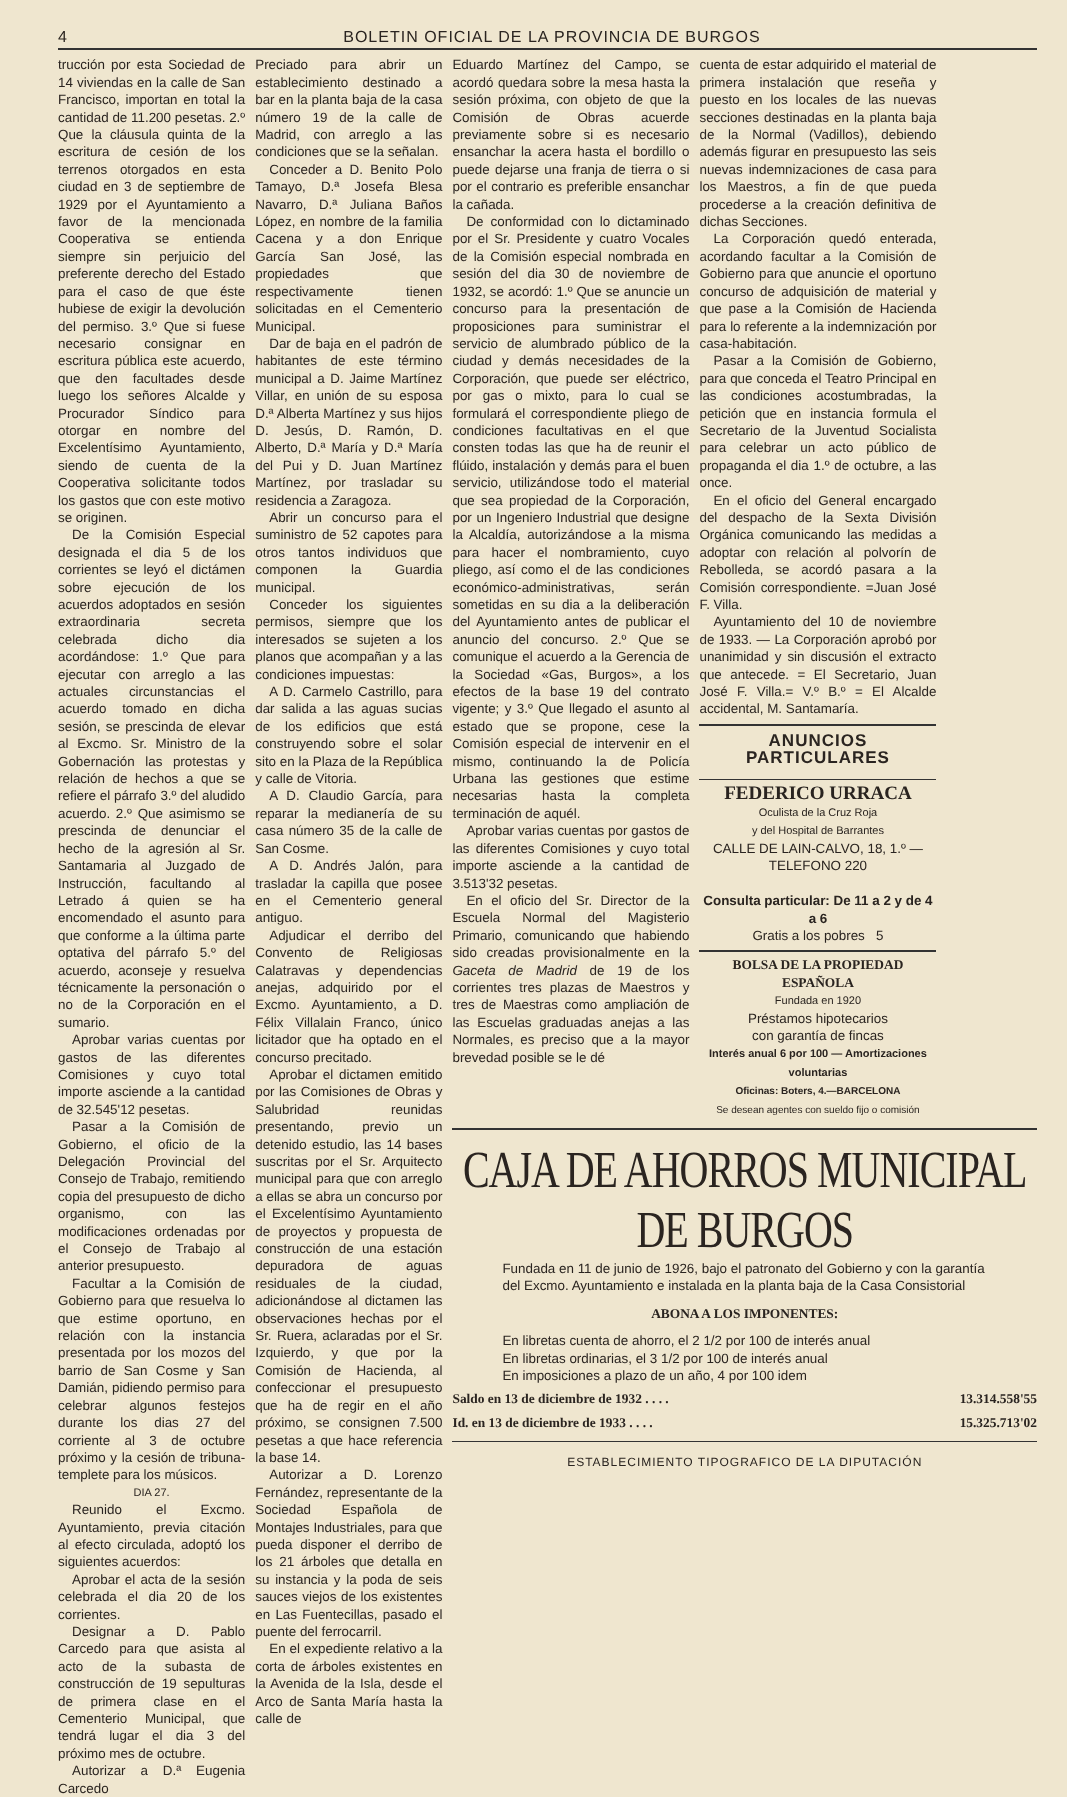4 BOLETIN OFICIAL DE LA PROVINCIA DE BURGOS
trucción por esta Sociedad de 14 viviendas en la calle de San Francisco, importan en total la cantidad de 11.200 pesetas. 2.º Que la cláusula quinta de la escritura de cesión de los terrenos otorgados en esta ciudad en 3 de septiembre de 1929 por el Ayuntamiento a favor de la mencionada Cooperativa se entienda siempre sin perjuicio del preferente derecho del Estado para el caso de que éste hubiese de exigir la devolución del permiso. 3.º Que si fuese necesario consignar en escritura pública este acuerdo, que den facultades desde luego los señores Alcalde y Procurador Síndico para otorgar en nombre del Excelentísimo Ayuntamiento, siendo de cuenta de la Cooperativa solicitante todos los gastos que con este motivo se originen.
De la Comisión Especial designada el dia 5 de los corrientes se leyó el dictámen sobre ejecución de los acuerdos adoptados en sesión extraordinaria secreta celebrada dicho dia acordándose: 1.º Que para ejecutar con arreglo a las actuales circunstancias el acuerdo tomado en dicha sesión, se prescinda de elevar al Excmo. Sr. Ministro de la Gobernación las protestas y relación de hechos a que se refiere el párrafo 3.º del aludido acuerdo. 2.º Que asimismo se prescinda de denunciar el hecho de la agresión al Sr. Santamaria al Juzgado de Instrucción, facultando al Letrado á quien se ha encomendado el asunto para que conforme a la última parte optativa del párrafo 5.º del acuerdo, aconseje y resuelva técnicamente la personación o no de la Corporación en el sumario.
Aprobar varias cuentas por gastos de las diferentes Comisiones y cuyo total importe asciende a la cantidad de 32.545'12 pesetas.
Pasar a la Comisión de Gobierno, el oficio de la Delegación Provincial del Consejo de Trabajo, remitiendo copia del presupuesto de dicho organismo, con las modificaciones ordenadas por el Consejo de Trabajo al anterior presupuesto.
Facultar a la Comisión de Gobierno para que resuelva lo que estime oportuno, en relación con la instancia presentada por los mozos del barrio de San Cosme y San Damián, pidiendo permiso para celebrar algunos festejos durante los dias 27 del corriente al 3 de octubre próximo y la cesión de tribuna-templete para los músicos.
DIA 27.
Reunido el Excmo. Ayuntamiento, previa citación al efecto circulada, adoptó los siguientes acuerdos:
Aprobar el acta de la sesión celebrada el dia 20 de los corrientes.
Designar a D. Pablo Carcedo para que asista al acto de la subasta de construcción de 19 sepulturas de primera clase en el Cementerio Municipal, que tendrá lugar el dia 3 del próximo mes de octubre.
Autorizar a D.ª Eugenia Carcedo
Preciado para abrir un establecimiento destinado a bar en la planta baja de la casa número 19 de la calle de Madrid, con arreglo a las condiciones que se la señalan.
Conceder a D. Benito Polo Tamayo, D.ª Josefa Blesa Navarro, D.ª Juliana Baños López, en nombre de la familia Cacena y a don Enrique García San José, las propiedades que respectivamente tienen solicitadas en el Cementerio Municipal.
Dar de baja en el padrón de habitantes de este término municipal a D. Jaime Martínez Villar, en unión de su esposa D.ª Alberta Martínez y sus hijos D. Jesús, D. Ramón, D. Alberto, D.ª María y D.ª María del Pui y D. Juan Martínez Martínez, por trasladar su residencia a Zaragoza.
Abrir un concurso para el suministro de 52 capotes para otros tantos individuos que componen la Guardia municipal.
Conceder los siguientes permisos, siempre que los interesados se sujeten a los planos que acompañan y a las condiciones impuestas:
A D. Carmelo Castrillo, para dar salida a las aguas sucias de los edificios que está construyendo sobre el solar sito en la Plaza de la República y calle de Vitoria.
A D. Claudio García, para reparar la medianería de su casa número 35 de la calle de San Cosme.
A D. Andrés Jalón, para trasladar la capilla que posee en el Cementerio general antiguo.
Adjudicar el derribo del Convento de Religiosas Calatravas y dependencias anejas, adquirido por el Excmo. Ayuntamiento, a D. Félix Villalain Franco, único licitador que ha optado en el concurso precitado.
Aprobar el dictamen emitido por las Comisiones de Obras y Salubridad reunidas presentando, previo un detenido estudio, las 14 bases suscritas por el Sr. Arquitecto municipal para que con arreglo a ellas se abra un concurso por el Excelentísimo Ayuntamiento de proyectos y propuesta de construcción de una estación depuradora de aguas residuales de la ciudad, adicionándose al dictamen las observaciones hechas por el Sr. Ruera, aclaradas por el Sr. Izquierdo, y que por la Comisión de Hacienda, al confeccionar el presupuesto que ha de regir en el año próximo, se consignen 7.500 pesetas a que hace referencia la base 14.
Autorizar a D. Lorenzo Fernández, representante de la Sociedad Española de Montajes Industriales, para que pueda disponer el derribo de los 21 árboles que detalla en su instancia y la poda de seis sauces viejos de los existentes en Las Fuentecillas, pasado el puente del ferrocarril.
En el expediente relativo a la corta de árboles existentes en la Avenida de la Isla, desde el Arco de Santa María hasta la calle de
Eduardo Martínez del Campo, se acordó quedara sobre la mesa hasta la sesión próxima, con objeto de que la Comisión de Obras acuerde previamente sobre si es necesario ensanchar la acera hasta el bordillo o puede dejarse una franja de tierra o si por el contrario es preferible ensanchar la cañada.
De conformidad con lo dictaminado por el Sr. Presidente y cuatro Vocales de la Comisión especial nombrada en sesión del dia 30 de noviembre de 1932, se acordó: 1.º Que se anuncie un concurso para la presentación de proposiciones para suministrar el servicio de alumbrado público de la ciudad y demás necesidades de la Corporación, que puede ser eléctrico, por gas o mixto, para lo cual se formulará el correspondiente pliego de condiciones facultativas en el que consten todas las que ha de reunir el flúido, instalación y demás para el buen servicio, utilizándose todo el material que sea propiedad de la Corporación, por un Ingeniero Industrial que designe la Alcaldía, autorizándose a la misma para hacer el nombramiento, cuyo pliego, así como el de las condiciones económico-administrativas, serán sometidas en su dia a la deliberación del Ayuntamiento antes de publicar el anuncio del concurso. 2.º Que se comunique el acuerdo a la Gerencia de la Sociedad «Gas, Burgos», a los efectos de la base 19 del contrato vigente; y 3.º Que llegado el asunto al estado que se propone, cese la Comisión especial de intervenir en el mismo, continuando la de Policía Urbana las gestiones que estime necesarias hasta la completa terminación de aquél.
Aprobar varias cuentas por gastos de las diferentes Comisiones y cuyo total importe asciende a la cantidad de 3.513'32 pesetas.
En el oficio del Sr. Director de la Escuela Normal del Magisterio Primario, comunicando que habiendo sido creadas provisionalmente en la Gaceta de Madrid de 19 de los corrientes tres plazas de Maestros y tres de Maestras como ampliación de las Escuelas graduadas anejas a las Normales, es preciso que a la mayor brevedad posible se le dé
cuenta de estar adquirido el material de primera instalación que reseña y puesto en los locales de las nuevas secciones destinadas en la planta baja de la Normal (Vadillos), debiendo además figurar en presupuesto las seis nuevas indemnizaciones de casa para los Maestros, a fin de que pueda procederse a la creación definitiva de dichas Secciones.
La Corporación quedó enterada, acordando facultar a la Comisión de Gobierno para que anuncie el oportuno concurso de adquisición de material y que pase a la Comisión de Hacienda para lo referente a la indemnización por casa-habitación.
Pasar a la Comisión de Gobierno, para que conceda el Teatro Principal en las condiciones acostumbradas, la petición que en instancia formula el Secretario de la Juventud Socialista para celebrar un acto público de propaganda el dia 1.º de octubre, a las once.
En el oficio del General encargado del despacho de la Sexta División Orgánica comunicando las medidas a adoptar con relación al polvorín de Rebolleda, se acordó pasara a la Comisión correspondiente. =Juan José F. Villa.
Ayuntamiento del 10 de noviembre de 1933. — La Corporación aprobó por unanimidad y sin discusión el extracto que antecede. = El Secretario, Juan José F. Villa.= V.º B.º = El Alcalde accidental, M. Santamaría.
ANUNCIOS PARTICULARES
FEDERICO URRACA
Oculista de la Cruz Roja
y del Hospital de Barrantes
CALLE DE LAIN-CALVO, 18, 1.º — TELEFONO 220
Consulta particular: De 11 a 2 y de 4 a 6
Gratis a los pobres 5
BOLSA DE LA PROPIEDAD ESPAÑOLA
Fundada en 1920
Préstamos hipotecarios
con garantía de fincas
Interés anual 6 por 100 — Amortizaciones voluntarias
Oficinas: Boters, 4.—BARCELONA
Se desean agentes con sueldo fijo o comisión
CAJA DE AHORROS MUNICIPAL DE BURGOS
Fundada en 11 de junio de 1926, bajo el patronato del Gobierno y con la garantía del Excmo. Ayuntamiento e instalada en la planta baja de la Casa Consistorial
ABONA A LOS IMPONENTES:
En libretas cuenta de ahorro, el 2 1/2 por 100 de interés anual
En libretas ordinarias, el 3 1/2 por 100 de interés anual
En imposiciones a plazo de un año, 4 por 100 idem
Saldo en 13 de diciembre de 1932 . . . . 13.314.558'55
Id. en 13 de diciembre de 1933 . . . . 15.325.713'02
ESTABLECIMIENTO TIPOGRAFICO DE LA DIPUTACIÓN